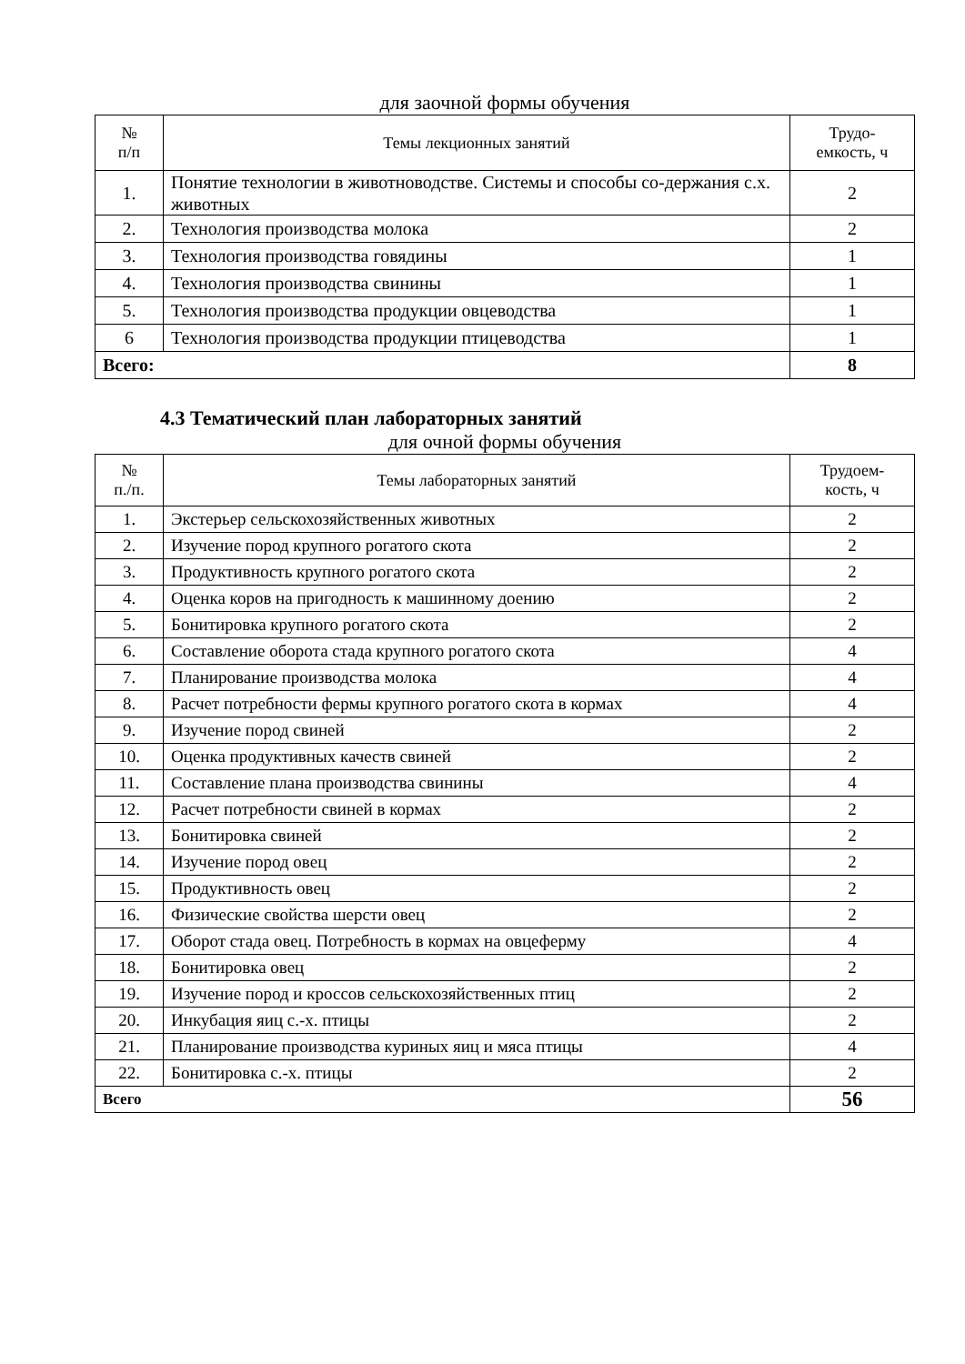для заочной формы обучения
| № п/п | Темы лекционных занятий | Трудо- емкость, ч |
| --- | --- | --- |
| 1. | Понятие технологии в животноводстве. Системы и способы со-держания с.х. животных | 2 |
| 2. | Технология производства молока | 2 |
| 3. | Технология производства говядины | 1 |
| 4. | Технология производства свинины | 1 |
| 5. | Технология производства продукции овцеводства | 1 |
| 6 | Технология производства продукции птицеводства | 1 |
| Всего: | | 8 |
4.3 Тематический план лабораторных занятий
для очной формы обучения
| № п./п. | Темы лабораторных занятий | Трудоем- кость, ч |
| --- | --- | --- |
| 1. | Экстерьер сельскохозяйственных животных | 2 |
| 2. | Изучение пород крупного рогатого скота | 2 |
| 3. | Продуктивность крупного рогатого скота | 2 |
| 4. | Оценка коров на пригодность к машинному доению | 2 |
| 5. | Бонитировка крупного рогатого скота | 2 |
| 6. | Составление оборота стада крупного рогатого скота | 4 |
| 7. | Планирование производства молока | 4 |
| 8. | Расчет потребности фермы крупного рогатого скота в кормах | 4 |
| 9. | Изучение пород свиней | 2 |
| 10. | Оценка продуктивных качеств свиней | 2 |
| 11. | Составление плана производства свинины | 4 |
| 12. | Расчет потребности свиней в кормах | 2 |
| 13. | Бонитировка свиней | 2 |
| 14. | Изучение пород овец | 2 |
| 15. | Продуктивность овец | 2 |
| 16. | Физические свойства шерсти овец | 2 |
| 17. | Оборот стада овец. Потребность в кормах на овцеферму | 4 |
| 18. | Бонитировка овец | 2 |
| 19. | Изучение пород и кроссов сельскохозяйственных птиц | 2 |
| 20. | Инкубация яиц с.-х. птицы | 2 |
| 21. | Планирование производства куриных яиц и мяса птицы | 4 |
| 22. | Бонитировка с.-х. птицы | 2 |
| Всего | | 56 |